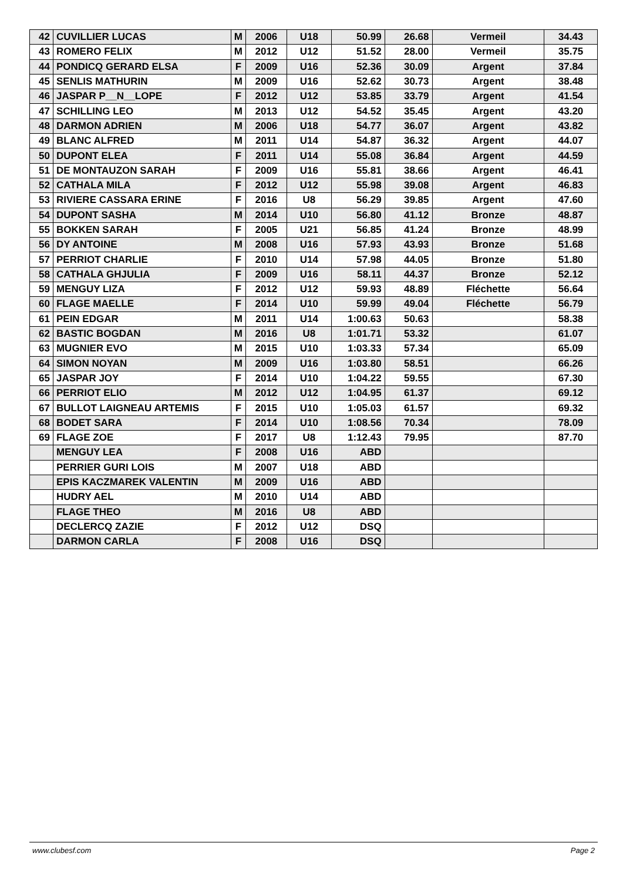| 42 | CUVILLIER LUCAS | M | 2006 | U18 | 50.99 | 26.68 | Vermeil | 34.43 |
| 43 | ROMERO FELIX | M | 2012 | U12 | 51.52 | 28.00 | Vermeil | 35.75 |
| 44 | PONDICQ GERARD ELSA | F | 2009 | U16 | 52.36 | 30.09 | Argent | 37.84 |
| 45 | SENLIS MATHURIN | M | 2009 | U16 | 52.62 | 30.73 | Argent | 38.48 |
| 46 | JASPAR P__N__LOPE | F | 2012 | U12 | 53.85 | 33.79 | Argent | 41.54 |
| 47 | SCHILLING LEO | M | 2013 | U12 | 54.52 | 35.45 | Argent | 43.20 |
| 48 | DARMON ADRIEN | M | 2006 | U18 | 54.77 | 36.07 | Argent | 43.82 |
| 49 | BLANC ALFRED | M | 2011 | U14 | 54.87 | 36.32 | Argent | 44.07 |
| 50 | DUPONT ELEA | F | 2011 | U14 | 55.08 | 36.84 | Argent | 44.59 |
| 51 | DE MONTAUZON SARAH | F | 2009 | U16 | 55.81 | 38.66 | Argent | 46.41 |
| 52 | CATHALA MILA | F | 2012 | U12 | 55.98 | 39.08 | Argent | 46.83 |
| 53 | RIVIERE CASSARA ERINE | F | 2016 | U8 | 56.29 | 39.85 | Argent | 47.60 |
| 54 | DUPONT SASHA | M | 2014 | U10 | 56.80 | 41.12 | Bronze | 48.87 |
| 55 | BOKKEN SARAH | F | 2005 | U21 | 56.85 | 41.24 | Bronze | 48.99 |
| 56 | DY ANTOINE | M | 2008 | U16 | 57.93 | 43.93 | Bronze | 51.68 |
| 57 | PERRIOT CHARLIE | F | 2010 | U14 | 57.98 | 44.05 | Bronze | 51.80 |
| 58 | CATHALA GHJULIA | F | 2009 | U16 | 58.11 | 44.37 | Bronze | 52.12 |
| 59 | MENGUY LIZA | F | 2012 | U12 | 59.93 | 48.89 | Fléchette | 56.64 |
| 60 | FLAGE MAELLE | F | 2014 | U10 | 59.99 | 49.04 | Fléchette | 56.79 |
| 61 | PEIN EDGAR | M | 2011 | U14 | 1:00.63 | 50.63 | | 58.38 |
| 62 | BASTIC BOGDAN | M | 2016 | U8 | 1:01.71 | 53.32 | | 61.07 |
| 63 | MUGNIER EVO | M | 2015 | U10 | 1:03.33 | 57.34 | | 65.09 |
| 64 | SIMON NOYAN | M | 2009 | U16 | 1:03.80 | 58.51 | | 66.26 |
| 65 | JASPAR JOY | F | 2014 | U10 | 1:04.22 | 59.55 | | 67.30 |
| 66 | PERRIOT ELIO | M | 2012 | U12 | 1:04.95 | 61.37 | | 69.12 |
| 67 | BULLOT LAIGNEAU ARTEMIS | F | 2015 | U10 | 1:05.03 | 61.57 | | 69.32 |
| 68 | BODET SARA | F | 2014 | U10 | 1:08.56 | 70.34 | | 78.09 |
| 69 | FLAGE ZOE | F | 2017 | U8 | 1:12.43 | 79.95 | | 87.70 |
| | MENGUY LEA | F | 2008 | U16 | ABD | | | |
| | PERRIER GURI LOIS | M | 2007 | U18 | ABD | | | |
| | EPIS KACZMAREK VALENTIN | M | 2009 | U16 | ABD | | | |
| | HUDRY AEL | M | 2010 | U14 | ABD | | | |
| | FLAGE THEO | M | 2016 | U8 | ABD | | | |
| | DECLERCQ ZAZIE | F | 2012 | U12 | DSQ | | | |
| | DARMON CARLA | F | 2008 | U16 | DSQ | | | |
www.clubesf.com Page 2